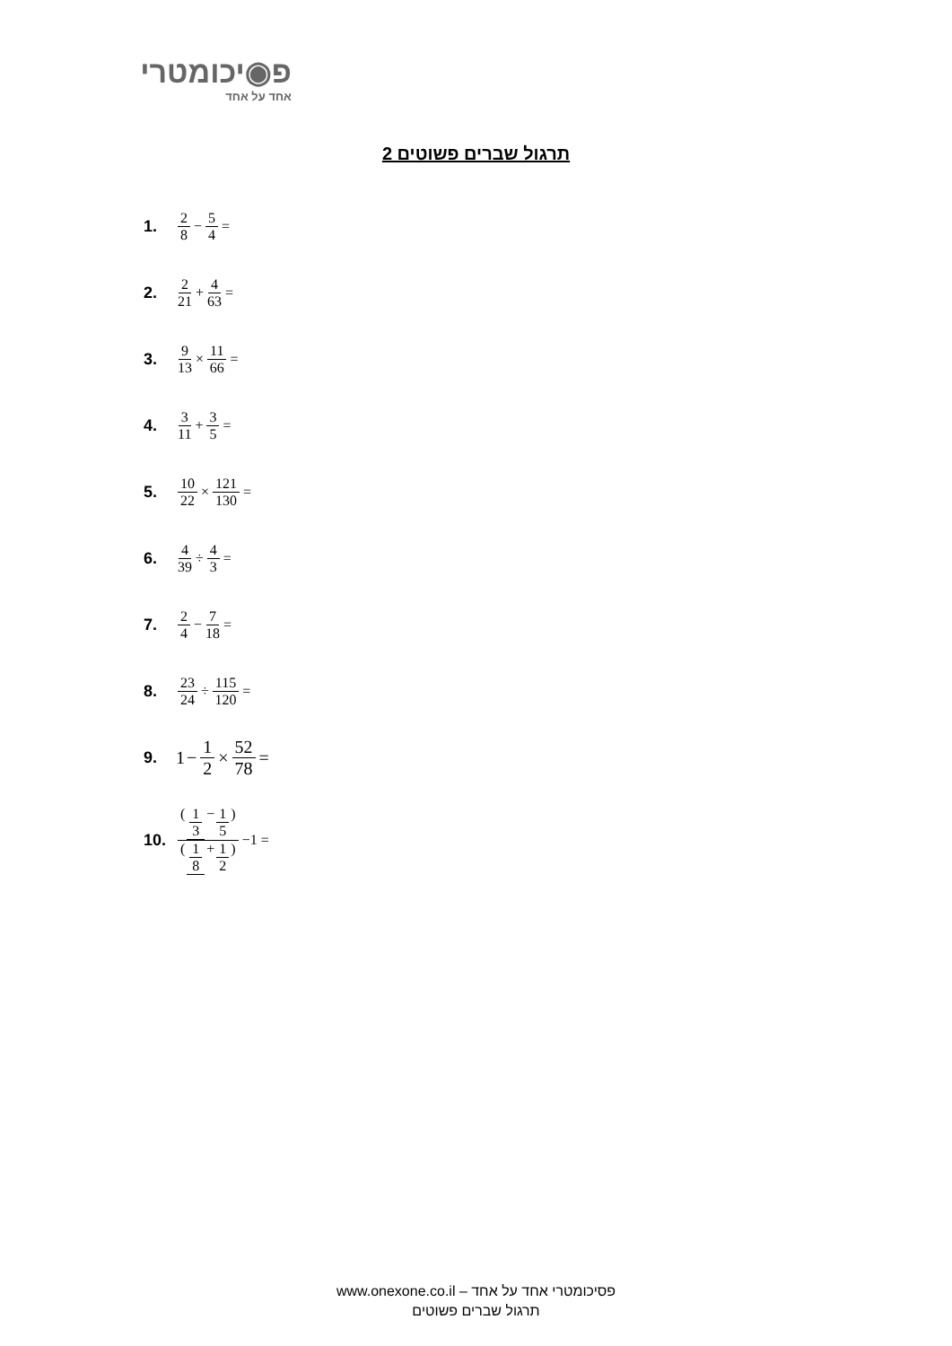פ◉יכומטרי
אחד על אחד
תרגול שברים פשוטים 2
1. 2 8 − 5 4 =
2. 2 21 + 4 63 =
3. 9 13 × 11 66 =
4. 3 11 + 3 5 =
5. 10 22 × 121 130 =
6. 4 39 ÷ 4 3 =
7. 2 4 − 7 18 =
8. 23 24 ÷ 115 120 =
9. 1 − 1 2 × 52 78 =
10. (1 3 −1 5) (1 8 +1 2) −1 =
פסיכומטרי אחד על אחד – www.onexone.co.il
תרגול שברים פשוטים